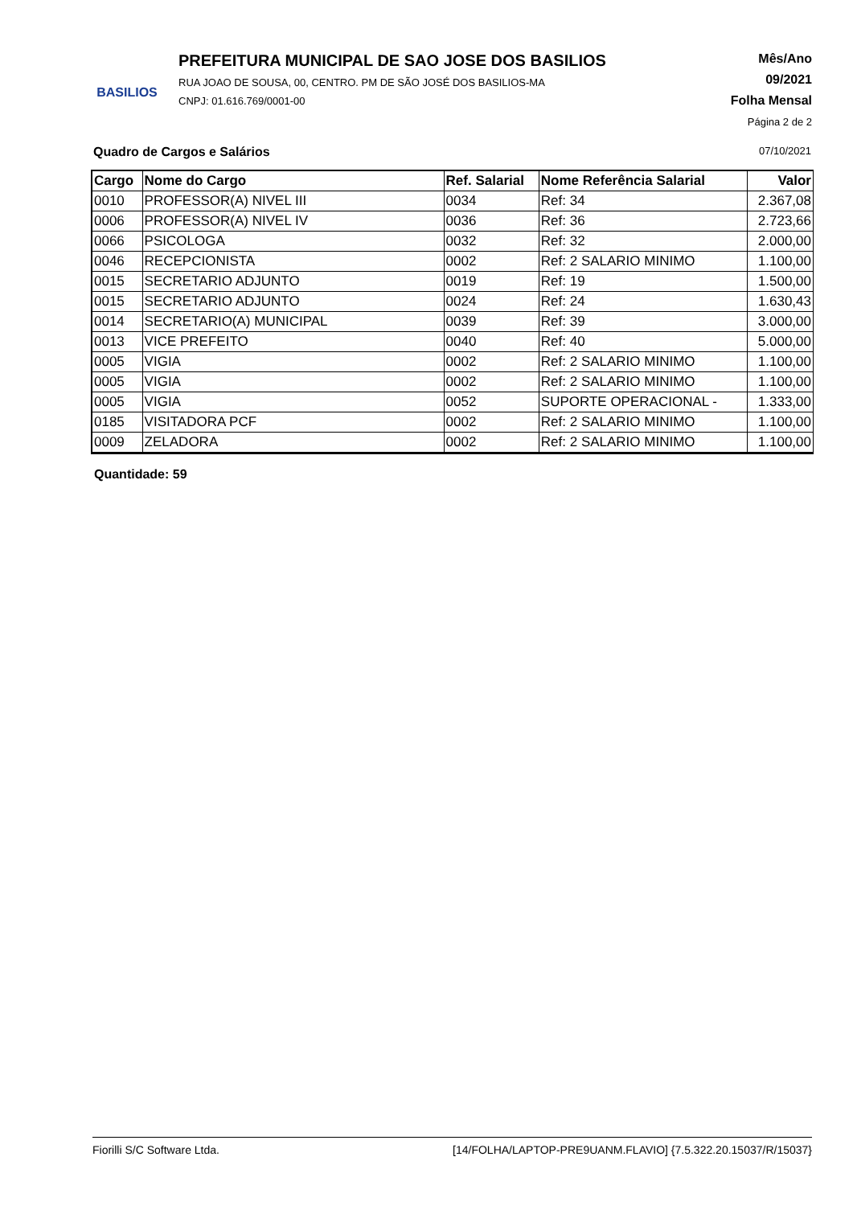BASILIOS
PREFEITURA MUNICIPAL DE SAO JOSE DOS BASILIOS
RUA JOAO DE SOUSA, 00, CENTRO. PM DE SÃO JOSÉ DOS BASILIOS-MA
CNPJ: 01.616.769/0001-00
Mês/Ano
09/2021
Folha Mensal
Página 2 de 2
Quadro de Cargos e Salários 07/10/2021
| Cargo | Nome do Cargo | Ref. Salarial | Nome Referência Salarial | Valor |
| --- | --- | --- | --- | --- |
| 0010 | PROFESSOR(A) NIVEL III | 0034 | Ref: 34 | 2.367,08 |
| 0006 | PROFESSOR(A) NIVEL IV | 0036 | Ref: 36 | 2.723,66 |
| 0066 | PSICOLOGA | 0032 | Ref: 32 | 2.000,00 |
| 0046 | RECEPCIONISTA | 0002 | Ref: 2 SALARIO MINIMO | 1.100,00 |
| 0015 | SECRETARIO ADJUNTO | 0019 | Ref: 19 | 1.500,00 |
| 0015 | SECRETARIO ADJUNTO | 0024 | Ref: 24 | 1.630,43 |
| 0014 | SECRETARIO(A) MUNICIPAL | 0039 | Ref: 39 | 3.000,00 |
| 0013 | VICE PREFEITO | 0040 | Ref: 40 | 5.000,00 |
| 0005 | VIGIA | 0002 | Ref: 2 SALARIO MINIMO | 1.100,00 |
| 0005 | VIGIA | 0002 | Ref: 2 SALARIO MINIMO | 1.100,00 |
| 0005 | VIGIA | 0052 | SUPORTE OPERACIONAL - | 1.333,00 |
| 0185 | VISITADORA PCF | 0002 | Ref: 2 SALARIO MINIMO | 1.100,00 |
| 0009 | ZELADORA | 0002 | Ref: 2 SALARIO MINIMO | 1.100,00 |
Quantidade: 59
Fiorilli S/C Software Ltda. [14/FOLHA/LAPTOP-PRE9UANM.FLAVIO] {7.5.322.20.15037/R/15037}